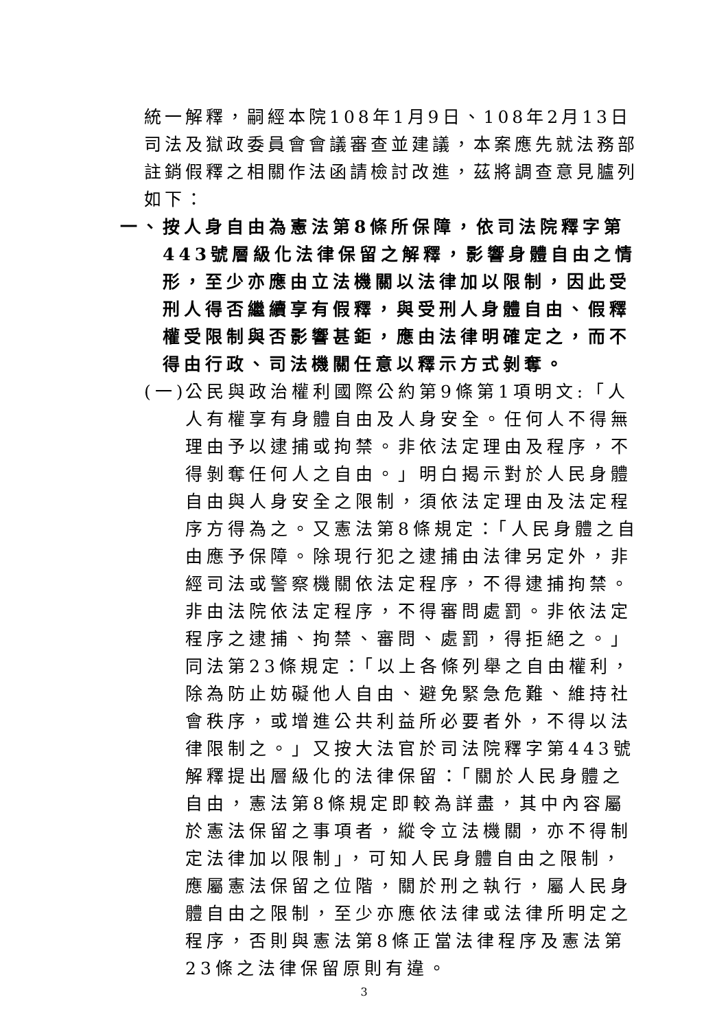統一解釋，嗣經本院108年1月9日、108年2月13日司法及獄政委員會會議審查並建議，本案應先就法務部註銷假釋之相關作法函請檢討改進，茲將調查意見臚列如下：
一、 按人身自由為憲法第8條所保障，依司法院釋字第443號層級化法律保留之解釋，影響身體自由之情形，至少亦應由立法機關以法律加以限制，因此受刑人得否繼續享有假釋，與受刑人身體自由、假釋權受限制與否影響甚鉅，應由法律明確定之，而不得由行政、司法機關任意以釋示方式剝奪。
(一) 公民與政治權利國際公約第9條第1項明文:「人人有權享有身體自由及人身安全。任何人不得無理由予以逮捕或拘禁。非依法定理由及程序，不得剝奪任何人之自由。」明白揭示對於人民身體自由與人身安全之限制，須依法定理由及法定程序方得為之。又憲法第8條規定：「人民身體之自由應予保障。除現行犯之逮捕由法律另定外，非經司法或警察機關依法定程序，不得逮捕拘禁。非由法院依法定程序，不得審問處罰。非依法定程序之逮捕、拘禁、審問、處罰，得拒絕之。」同法第23條規定：「以上各條列舉之自由權利，除為防止妨礙他人自由、避免緊急危難、維持社會秩序，或增進公共利益所必要者外，不得以法律限制之。」又按大法官於司法院釋字第443號解釋提出層級化的法律保留：「關於人民身體之自由，憲法第8條規定即較為詳盡，其中內容屬於憲法保留之事項者，縱令立法機關，亦不得制定法律加以限制」，可知人民身體自由之限制，應屬憲法保留之位階，關於刑之執行，屬人民身體自由之限制，至少亦應依法律或法律所明定之程序，否則與憲法第8條正當法律程序及憲法第23條之法律保留原則有違。
3